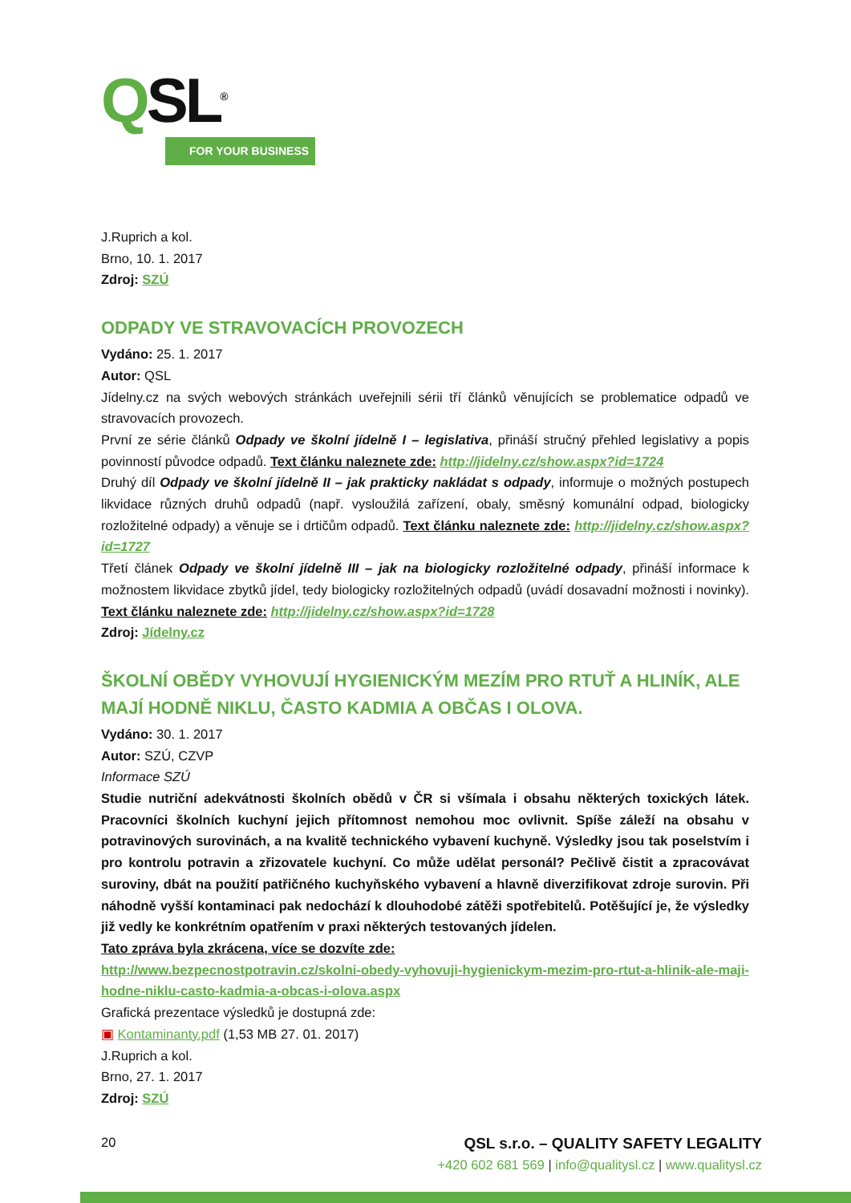QSL<sup>®</sup>
FOR YOUR BUSINESS
J.Ruprich a kol.
Brno, 10. 1. 2017
Zdroj: SZÚ
ODPADY VE STRAVOVACÍCH PROVOZECH
Vydáno: 25. 1. 2017
Autor: QSL
Jídelny.cz na svých webových stránkách uveřejnili sérii tří článků věnujících se problematice odpadů ve stravovacích provozech.
První ze série článků Odpady ve školní jídelně I – legislativa, přináší stručný přehled legislativy a popis povinností původce odpadů. Text článku naleznete zde: http://jidelny.cz/show.aspx?id=1724
Druhý díl Odpady ve školní jídelně II – jak prakticky nakládat s odpady, informuje o možných postupech likvidace různých druhů odpadů (např. vysloužilá zařízení, obaly, směsný komunální odpad, biologicky rozložitelné odpady) a věnuje se i drtičům odpadů. Text článku naleznete zde: http://jidelny.cz/show.aspx?id=1727
Třetí článek Odpady ve školní jídelně III – jak na biologicky rozložitelné odpady, přináší informace k možnostem likvidace zbytků jídel, tedy biologicky rozložitelných odpadů (uvádí dosavadní možnosti i novinky). Text článku naleznete zde: http://jidelny.cz/show.aspx?id=1728
Zdroj: Jídelny.cz
ŠKOLNÍ OBĚDY VYHOVUJÍ HYGIENICKÝM MEZÍM PRO RTUŤ A HLINÍK, ALE MAJÍ HODNĚ NIKLU, ČASTO KADMIA A OBČAS I OLOVA.
Vydáno: 30. 1. 2017
Autor: SZÚ, CZVP
Informace SZÚ
Studie nutriční adekvátnosti školních obědů v ČR si všímala i obsahu některých toxických látek. Pracovníci školních kuchyní jejich přítomnost nemohou moc ovlivnit. Spíše záleží na obsahu v potravinových surovinách, a na kvalitě technického vybavení kuchyně. Výsledky jsou tak poselstvím i pro kontrolu potravin a zřizovatele kuchyní. Co může udělat personál? Pečlivě čistit a zpracovávat suroviny, dbát na použití patřičného kuchyňského vybavení a hlavně diverzifikovat zdroje surovin. Při náhodně vyšší kontaminaci pak nedochází k dlouhodobé zátěži spotřebitelů. Potěšující je, že výsledky již vedly ke konkrétním opatřením v praxi některých testovaných jídelen.
Tato zpráva byla zkrácena, více se dozvíte zde:
http://www.bezpecnostpotravin.cz/skolni-obedy-vyhovuji-hygienickym-mezim-pro-rtut-a-hlinik-ale-maji-hodne-niklu-casto-kadmia-a-obcas-i-olova.aspx
Grafická prezentace výsledků je dostupná zde:
▣ Kontaminanty.pdf (1,53 MB 27. 01. 2017)
J.Ruprich a kol.
Brno, 27. 1. 2017
Zdroj: SZÚ
20
QSL s.r.o. – QUALITY SAFETY LEGALITY
+420 602 681 569 | info@qualitysl.cz | www.qualitysl.cz